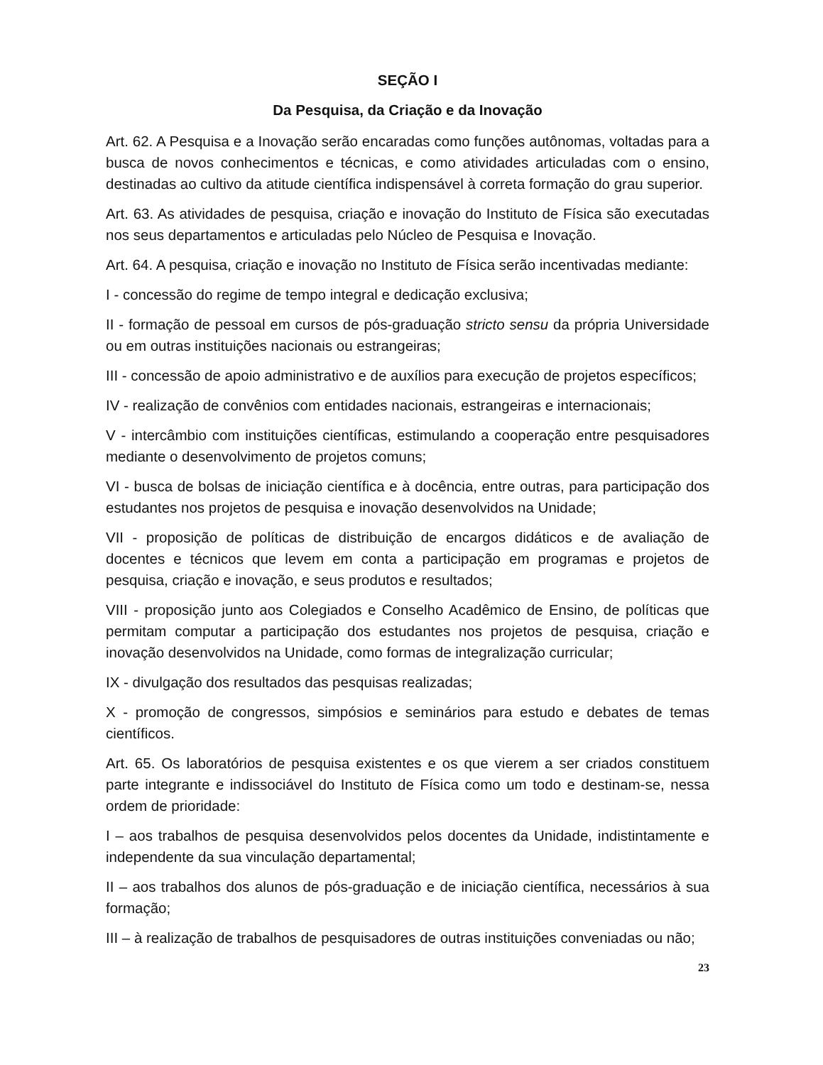SEÇÃO I
Da Pesquisa, da Criação e da Inovação
Art. 62. A Pesquisa e a Inovação serão encaradas como funções autônomas, voltadas para a busca de novos conhecimentos e técnicas, e como atividades articuladas com o ensino, destinadas ao cultivo da atitude científica indispensável à correta formação do grau superior.
Art. 63. As atividades de pesquisa, criação e inovação do Instituto de Física são executadas nos seus departamentos e articuladas pelo Núcleo de Pesquisa e Inovação.
Art. 64. A pesquisa, criação e inovação no Instituto de Física serão incentivadas mediante:
I - concessão do regime de tempo integral e dedicação exclusiva;
II - formação de pessoal em cursos de pós-graduação stricto sensu da própria Universidade ou em outras instituições nacionais ou estrangeiras;
III - concessão de apoio administrativo e de auxílios para execução de projetos específicos;
IV - realização de convênios com entidades nacionais, estrangeiras e internacionais;
V - intercâmbio com instituições científicas, estimulando a cooperação entre pesquisadores mediante o desenvolvimento de projetos comuns;
VI - busca de bolsas de iniciação científica e à docência, entre outras, para participação dos estudantes nos projetos de pesquisa e inovação desenvolvidos na Unidade;
VII - proposição de políticas de distribuição de encargos didáticos e de avaliação de docentes e técnicos que levem em conta a participação em programas e projetos de pesquisa, criação e inovação, e seus produtos e resultados;
VIII - proposição junto aos Colegiados e Conselho Acadêmico de Ensino, de políticas que permitam computar a participação dos estudantes nos projetos de pesquisa, criação e inovação desenvolvidos na Unidade, como formas de integralização curricular;
IX - divulgação dos resultados das pesquisas realizadas;
X - promoção de congressos, simpósios e seminários para estudo e debates de temas científicos.
Art. 65. Os laboratórios de pesquisa existentes e os que vierem a ser criados constituem parte integrante e indissociável do Instituto de Física como um todo e destinam-se, nessa ordem de prioridade:
I – aos trabalhos de pesquisa desenvolvidos pelos docentes da Unidade, indistintamente e independente da sua vinculação departamental;
II – aos trabalhos dos alunos de pós-graduação e de iniciação científica, necessários à sua formação;
III – à realização de trabalhos de pesquisadores de outras instituições conveniadas ou não;
23